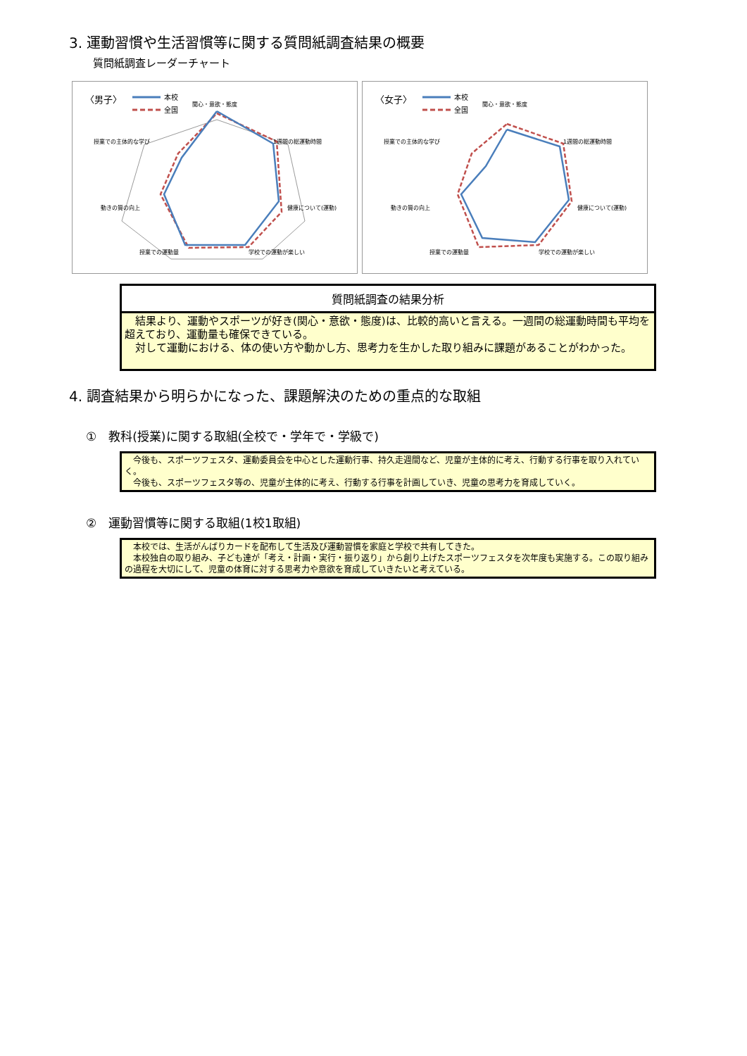3. 運動習慣や生活習慣等に関する質問紙調査結果の概要
質問紙調査レーダーチャート
〈男子〉
本校
全国
関心・意欲・態度
1週間の総運動時間
健康について(運動)
学校での運動が楽しい
授業での運動量
動きの質の向上
授業での主体的な学び
〈女子〉
本校
全国
関心・意欲・態度
1週間の総運動時間
健康について(運動)
学校での運動が楽しい
授業での運動量
動きの質の向上
授業での主体的な学び
質問紙調査の結果分析
　結果より、運動やスポーツが好き(関心・意欲・態度)は、比較的高いと言える。一週間の総運動時間も平均を超えており、運動量も確保できている。
　対して運動における、体の使い方や動かし方、思考力を生かした取り組みに課題があることがわかった。
4. 調査結果から明らかになった、課題解決のための重点的な取組
①　教科(授業)に関する取組(全校で・学年で・学級で)
　今後も、スポーツフェスタ、運動委員会を中心とした運動行事、持久走週間など、児童が主体的に考え、行動する行事を取り入れていく。
　今後も、スポーツフェスタ等の、児童が主体的に考え、行動する行事を計画していき、児童の思考力を育成していく。
②　運動習慣等に関する取組(1校1取組)
　本校では、生活がんばりカードを配布して生活及び運動習慣を家庭と学校で共有してきた。
　本校独自の取り組み、子ども達が「考え・計画・実行・振り返り」から創り上げたスポーツフェスタを次年度も実施する。この取り組みの過程を大切にして、児童の体育に対する思考力や意欲を育成していきたいと考えている。